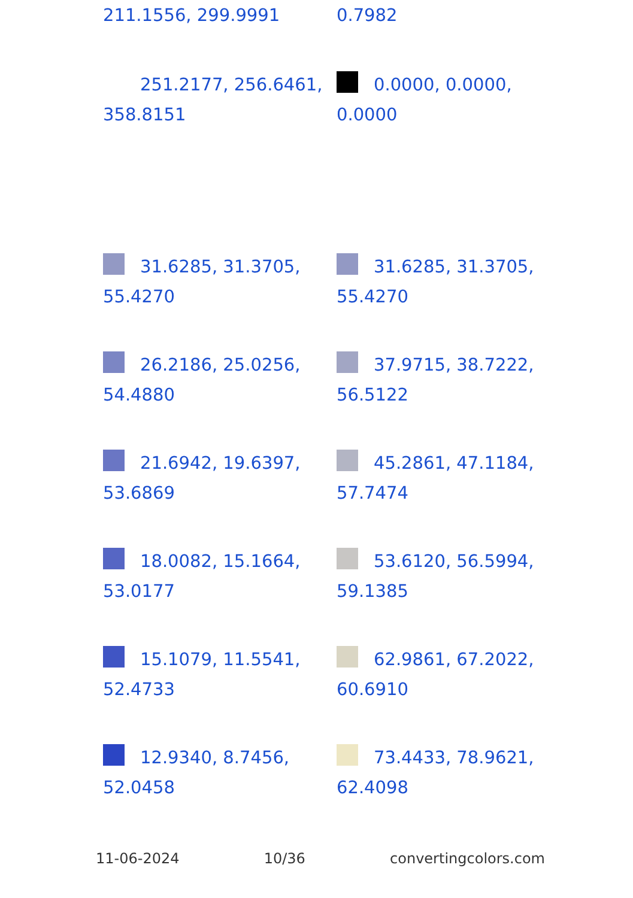211.1556, 299.9991 0.7982
251.2177, 256.6461, 358.8151
0.0000, 0.0000, 0.0000
31.6285, 31.3705, 55.4270
31.6285, 31.3705, 55.4270
26.2186, 25.0256, 54.4880
37.9715, 38.7222, 56.5122
21.6942, 19.6397, 53.6869
45.2861, 47.1184, 57.7474
18.0082, 15.1664, 53.0177
53.6120, 56.5994, 59.1385
15.1079, 11.5541, 52.4733
62.9861, 67.2022, 60.6910
12.9340, 8.7456, 52.0458
73.4433, 78.9621, 62.4098
11-06-2024 10/36 convertingcolors.com